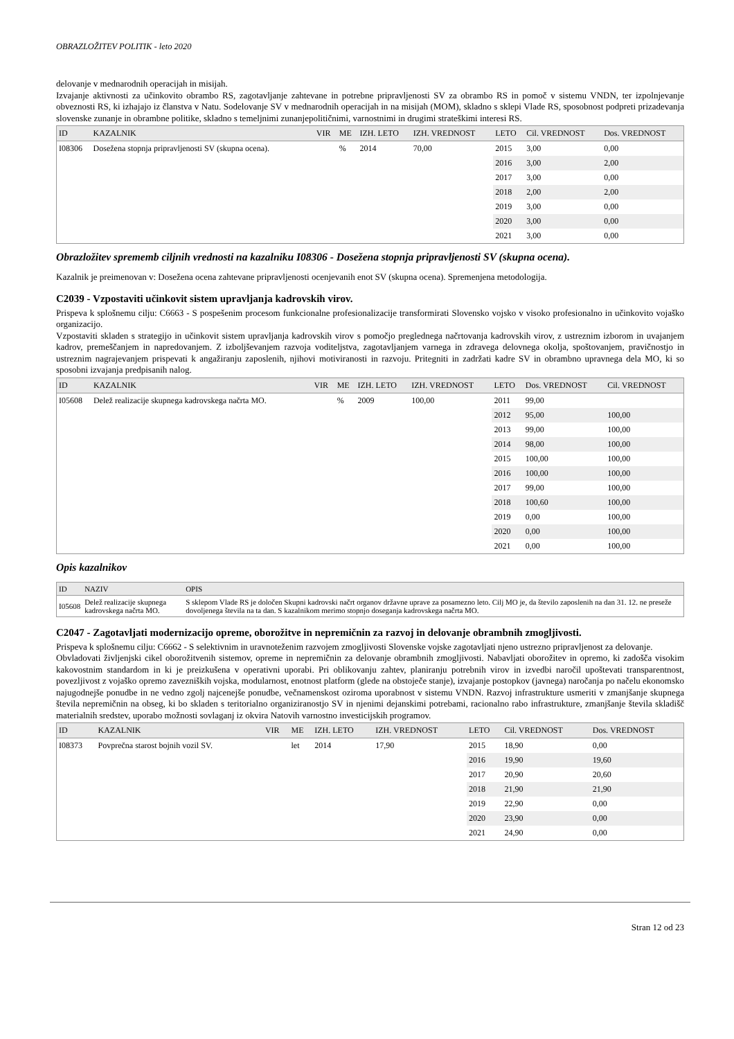OBRAZLOŽITEV POLITIK - leto 2020
delovanje v mednarodnih operacijah in misijah.
Izvajanje aktivnosti za učinkovito obrambo RS, zagotavljanje zahtevane in potrebne pripravljenosti SV za obrambo RS in pomoč v sistemu VNDN, ter izpolnjevanje obveznosti RS, ki izhajajo iz članstva v Natu. Sodelovanje SV v mednarodnih operacijah in na misijah (MOM), skladno s sklepi Vlade RS, sposobnost podpreti prizadevanja slovenske zunanje in obrambne politike, skladno s temeljnimi zunanjepolitičnimi, varnostnimi in drugimi strateškimi interesi RS.
| ID | KAZALNIK | VIR | ME | IZH. LETO | IZH. VREDNOST | LETO | Cil. VREDNOST | Dos. VREDNOST |
| --- | --- | --- | --- | --- | --- | --- | --- | --- |
| I08306 | Dosežena stopnja pripravljenosti SV (skupna ocena). | | % | 2014 | 70,00 | 2015 | 3,00 | 0,00 |
| | | | | | | 2016 | 3,00 | 2,00 |
| | | | | | | 2017 | 3,00 | 0,00 |
| | | | | | | 2018 | 2,00 | 2,00 |
| | | | | | | 2019 | 3,00 | 0,00 |
| | | | | | | 2020 | 3,00 | 0,00 |
| | | | | | | 2021 | 3,00 | 0,00 |
Obrazložitev sprememb ciljnih vrednosti na kazalniku I08306 - Dosežena stopnja pripravljenosti SV (skupna ocena).
Kazalnik je preimenovan v: Dosežena ocena zahtevane pripravljenosti ocenjevanih enot SV (skupna ocena). Spremenjena metodologija.
C2039 - Vzpostaviti učinkovit sistem upravljanja kadrovskih virov.
Prispeva k splošnemu cilju: C6663 - S pospešenim procesom funkcionalne profesionalizacije transformirati Slovensko vojsko v visoko profesionalno in učinkovito vojaško organizacijo.
Vzpostaviti skladen s strategijo in učinkovit sistem upravljanja kadrovskih virov s pomočjo preglednega načrtovanja kadrovskih virov, z ustreznim izborom in uvajanjem kadrov, premeščanjem in napredovanjem. Z izboljševanjem razvoja voditeljstva, zagotavljanjem varnega in zdravega delovnega okolja, spoštovanjem, pravičnostjo in ustreznim nagrajevanjem prispevati k angažiranju zaposlenih, njihovi motiviranosti in razvoju. Pritegniti in zadržati kadre SV in obrambno upravnega dela MO, ki so sposobni izvajanja predpisanih nalog.
| ID | KAZALNIK | VIR | ME | IZH. LETO | IZH. VREDNOST | LETO | Dos. VREDNOST | Cil. VREDNOST |
| --- | --- | --- | --- | --- | --- | --- | --- | --- |
| I05608 | Delež realizacije skupnega kadrovskega načrta MO. | | % | 2009 | 100,00 | 2011 | 99,00 | |
| | | | | | | 2012 | 95,00 | 100,00 |
| | | | | | | 2013 | 99,00 | 100,00 |
| | | | | | | 2014 | 98,00 | 100,00 |
| | | | | | | 2015 | 100,00 | 100,00 |
| | | | | | | 2016 | 100,00 | 100,00 |
| | | | | | | 2017 | 99,00 | 100,00 |
| | | | | | | 2018 | 100,60 | 100,00 |
| | | | | | | 2019 | 0,00 | 100,00 |
| | | | | | | 2020 | 0,00 | 100,00 |
| | | | | | | 2021 | 0,00 | 100,00 |
Opis kazalnikov
| ID | NAZIV | OPIS |
| --- | --- | --- |
| I05608 | Delež realizacije skupnega kadrovskega načrta MO. | S sklepom Vlade RS je določen Skupni kadrovski načrt organov državne uprave za posamezno leto. Cilj MO je, da število zaposlenih na dan 31. 12. ne preseže dovoljenega števila na ta dan. S kazalnikom merimo stopnjo doseganja kadrovskega načrta MO. |
C2047 - Zagotavljati modernizacijo opreme, oborožitve in nepremičnin za razvoj in delovanje obrambnih zmogljivosti.
Prispeva k splošnemu cilju: C6662 - S selektivnim in uravnoteženim razvojem zmogljivosti Slovenske vojske zagotavljati njeno ustrezno pripravljenost za delovanje.
Obvladovati življenjski cikel oborožitvenih sistemov, opreme in nepremičnin za delovanje obrambnih zmogljivosti. Nabavljati oborožitev in opremo, ki zadošča visokim kakovostnim standardom in ki je preizkušena v operativni uporabi. Pri oblikovanju zahtev, planiranju potrebnih virov in izvedbi naročil upoštevati transparentnost, povezljivost z vojaško opremo zavezniških vojska, modularnost, enotnost platform (glede na obstoječe stanje), izvajanje postopkov (javnega) naročanja po načelu ekonomsko najugodnejše ponudbe in ne vedno zgolj najcenejše ponudbe, večnamenskost oziroma uporabnost v sistemu VNDN. Razvoj infrastrukture usmeriti v zmanjšanje skupnega števila nepremičnin na obseg, ki bo skladen s teritorialno organiziranostjo SV in njenimi dejanskimi potrebami, racionalno rabo infrastrukture, zmanjšanje števila skladišč materialnih sredstev, uporabo možnosti sovlaganj iz okvira Natovih varnostno investicijskih programov.
| ID | KAZALNIK | VIR | ME | IZH. LETO | IZH. VREDNOST | LETO | Cil. VREDNOST | Dos. VREDNOST |
| --- | --- | --- | --- | --- | --- | --- | --- | --- |
| I08373 | Povprečna starost bojnih vozil SV. | | let | 2014 | 17,90 | 2015 | 18,90 | 0,00 |
| | | | | | | 2016 | 19,90 | 19,60 |
| | | | | | | 2017 | 20,90 | 20,60 |
| | | | | | | 2018 | 21,90 | 21,90 |
| | | | | | | 2019 | 22,90 | 0,00 |
| | | | | | | 2020 | 23,90 | 0,00 |
| | | | | | | 2021 | 24,90 | 0,00 |
Stran 12 od 23